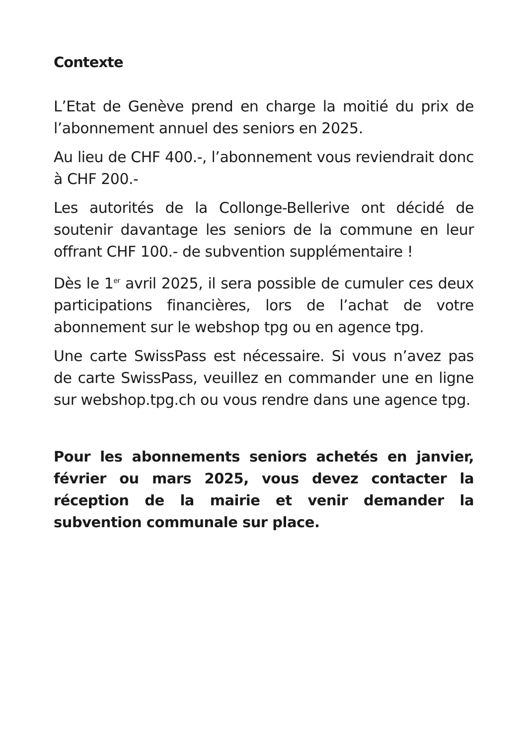Contexte
L’Etat de Genève prend en charge la moitié du prix de l’abonnement annuel des seniors en 2025.
Au lieu de CHF 400.-, l’abonnement vous reviendrait donc à CHF 200.-
Les autorités de la Collonge-Bellerive ont décidé de soutenir davantage les seniors de la commune en leur offrant CHF 100.- de subvention supplémentaire !
Dès le 1<sup>er</sup> avril 2025, il sera possible de cumuler ces deux participations financières, lors de l’achat de votre abonnement sur le webshop tpg ou en agence tpg.
Une carte SwissPass est nécessaire. Si vous n’avez pas de carte SwissPass, veuillez en commander une en ligne sur webshop.tpg.ch ou vous rendre dans une agence tpg.
Pour les abonnements seniors achetés en janvier, février ou mars 2025, vous devez contacter la réception de la mairie et venir demander la subvention communale sur place.